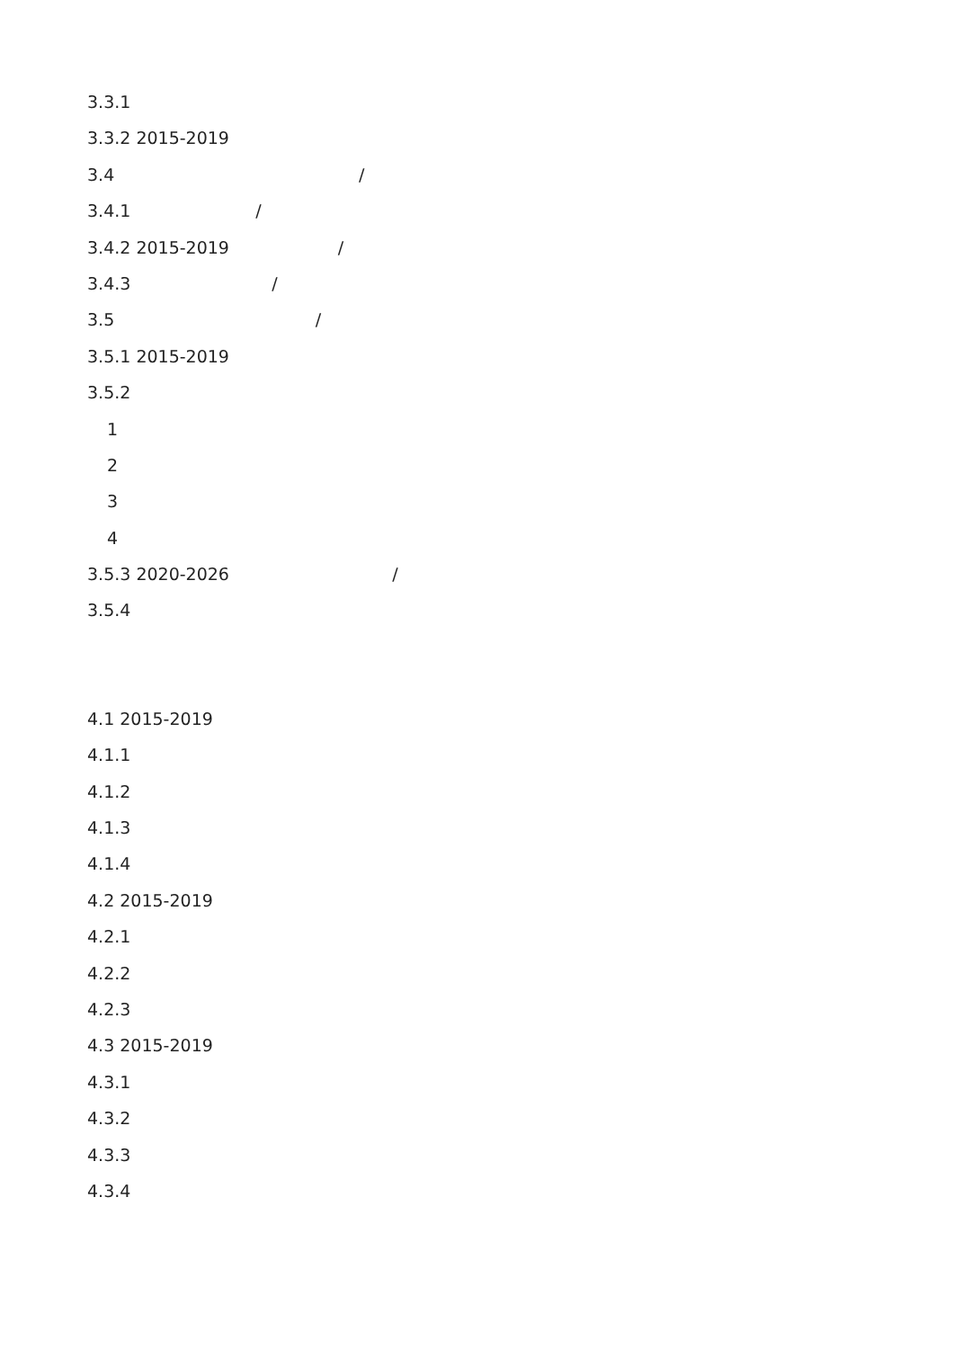3.3.1
3.3.2 2015-2019
3.4 /
3.4.1 /
3.4.2 2015-2019 /
3.4.3 /
3.5 /
3.5.1 2015-2019
3.5.2
1
2
3
4
3.5.3 2020-2026 /
3.5.4
4.1 2015-2019
4.1.1
4.1.2
4.1.3
4.1.4
4.2 2015-2019
4.2.1
4.2.2
4.2.3
4.3 2015-2019
4.3.1
4.3.2
4.3.3
4.3.4